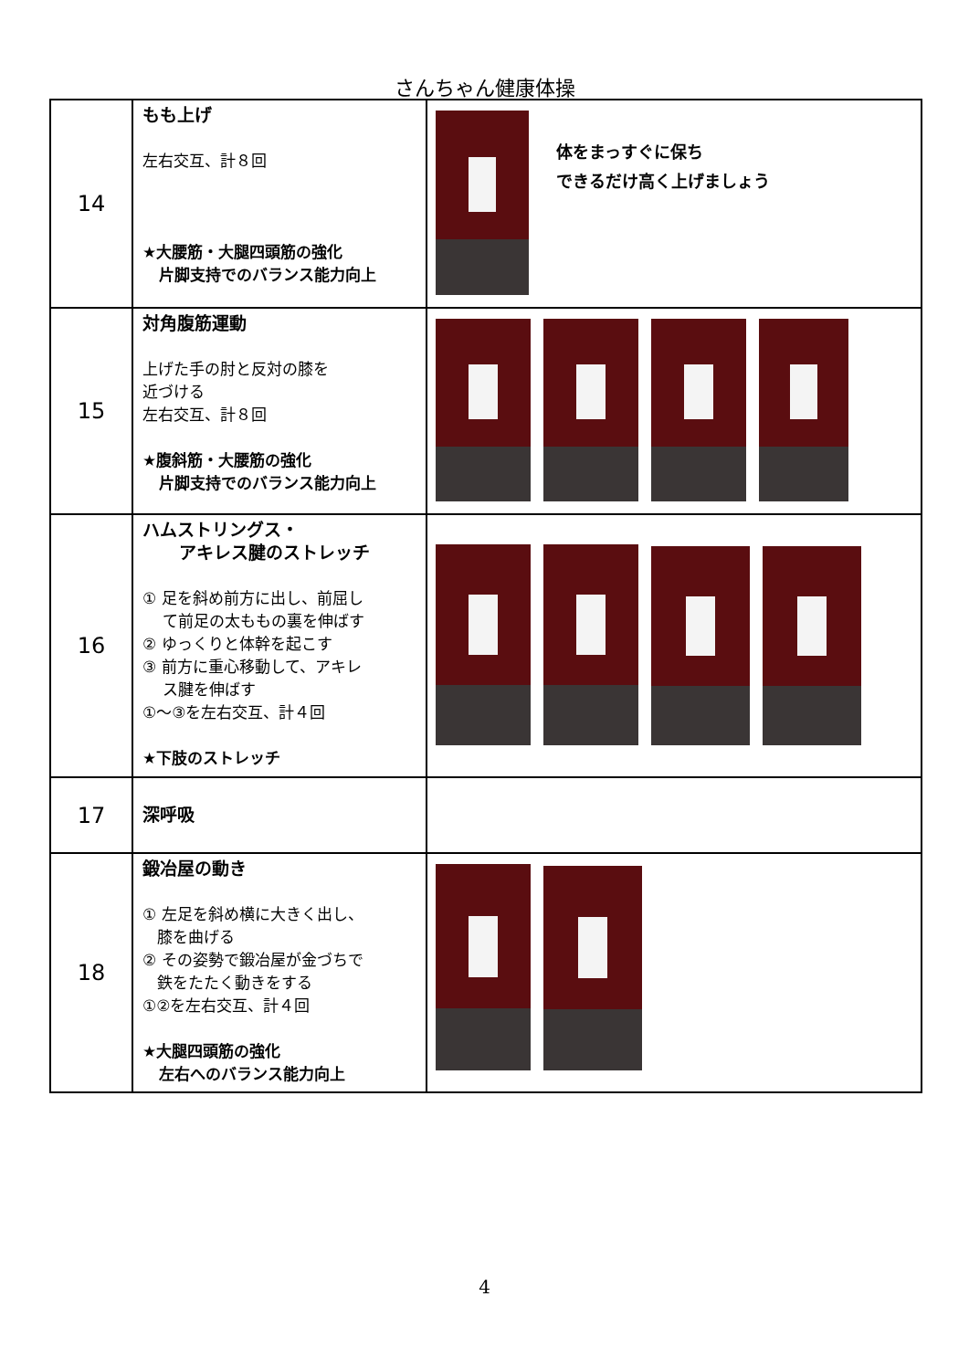さんちゃん健康体操
| 14 | もも上げ 左右交互、計８回 ★大腰筋・大腿四頭筋の強化 片脚支持でのバランス能力向上 | 体をまっすぐに保ち できるだけ高く上げましょう |
| 15 | 対角腹筋運動 上げた手の肘と反対の膝を 近づける 左右交互、計８回 ★腹斜筋・大腰筋の強化 片脚支持でのバランス能力向上 | |
| 16 | ハムストリングス・ アキレス腱のストレッチ ① 足を斜め前方に出し、前屈し て前足の太ももの裏を伸ばす ② ゆっくりと体幹を起こす ③ 前方に重心移動して、アキレ ス腱を伸ばす ①～③を左右交互、計４回 ★下肢のストレッチ | |
| 17 | 深呼吸 | |
| 18 | 鍛冶屋の動き ① 左足を斜め横に大きく出し、 膝を曲げる ② その姿勢で鍛冶屋が金づちで 鉄をたたく動きをする ①②を左右交互、計４回 ★大腿四頭筋の強化 左右へのバランス能力向上 | |
4